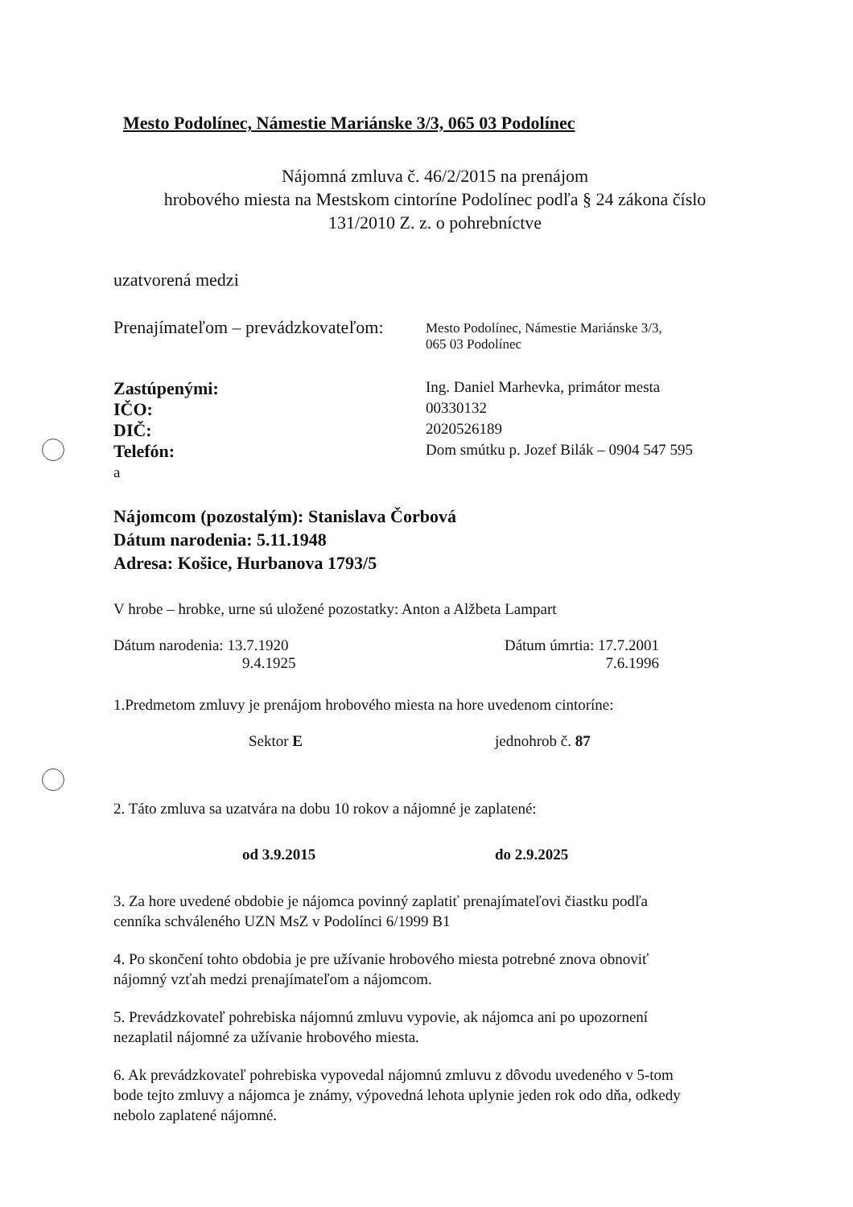Mesto Podolínec, Námestie Mariánske 3/3, 065 03 Podolínec
Nájomná zmluva č. 46/2/2015 na prenájom
hrobového miesta na Mestskom cintoríne Podolínec podľa § 24 zákona číslo
131/2010 Z. z. o pohrebníctve
uzatvorená medzi
Prenajímateľom – prevádzkovateľom:
Mesto Podolínec, Námestie Mariánske 3/3,
065 03 Podolínec
Zastúpenými:
Ing. Daniel Marhevka, primátor mesta
IČO:
00330132
DIČ:
2020526189
Telefón:
Dom smútku p. Jozef Bilák – 0904 547 595
a
Nájomcom (pozostalým): Stanislava Čorbová
Dátum narodenia: 5.11.1948
Adresa: Košice, Hurbanova 1793/5
V hrobe – hrobke, urne sú uložené pozostatky: Anton a Alžbeta Lampart
Dátum narodenia: 13.7.1920
9.4.1925
Dátum úmrtia: 17.7.2001
7.6.1996
1.Predmetom zmluvy je prenájom hrobového miesta na hore uvedenom cintoríne:
Sektor E jednohrob č. 87
2. Táto zmluva sa uzatvára na dobu 10 rokov a nájomné je zaplatené:
od 3.9.2015 do 2.9.2025
3. Za hore uvedené obdobie je nájomca povinný zaplatiť prenajímateľovi čiastku podľa
cenníka schváleného UZN MsZ v Podolínci 6/1999 B1
4. Po skončení tohto obdobia je pre užívanie hrobového miesta potrebné znova obnoviť
nájomný vzťah medzi prenajímateľom a nájomcom.
5. Prevádzkovateľ pohrebiska nájomnú zmluvu vypovie, ak nájomca ani po upozornení
nezaplatil nájomné za užívanie hrobového miesta.
6. Ak prevádzkovateľ pohrebiska vypovedal nájomnú zmluvu z dôvodu uvedeného v 5-tom
bode tejto zmluvy a nájomca je známy, výpovedná lehota uplynie jeden rok odo dňa, odkedy
nebolo zaplatené nájomné.